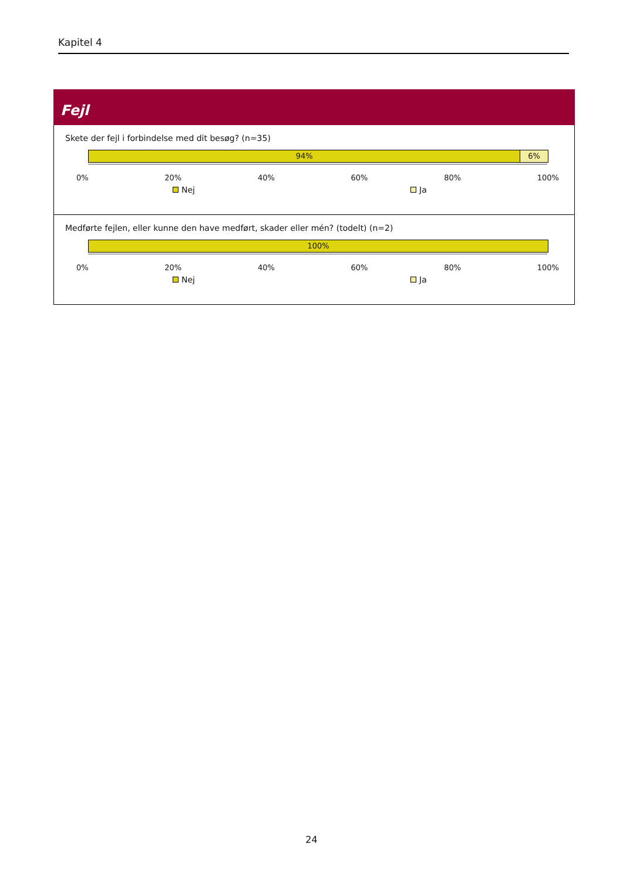Kapitel 4
Fejl
Skete der fejl i forbindelse med dit besøg? (n=35)
94% 6%
0% 20% 40% 60% 80% 100%
Nej Ja
Medførte fejlen, eller kunne den have medført, skader eller mén? (todelt) (n=2)
100%
0% 20% 40% 60% 80% 100%
Nej Ja
24